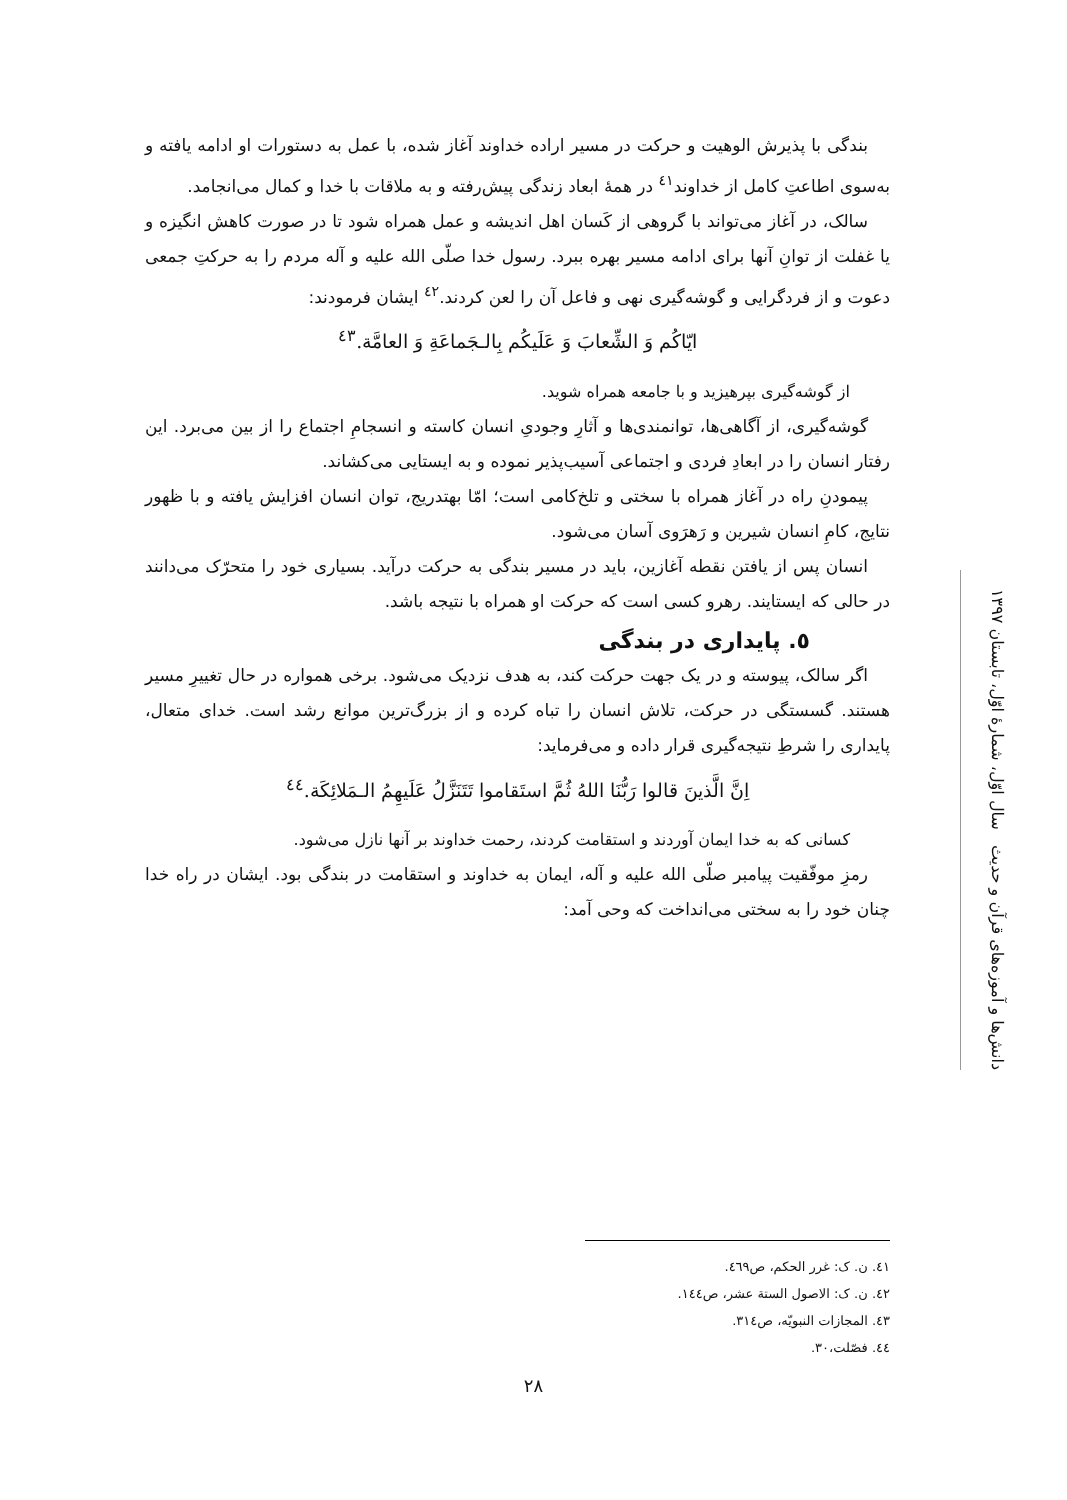بندگی با پذیرش الوهیت و حرکت در مسیر اراده خداوند آغاز شده، با عمل به دستورات او ادامه یافته و به‌سوی اطاعتِ کامل از خداوند<sup>٤١</sup> در همهٔ ابعاد زندگی پیش‌رفته و به ملاقات با خدا و کمال می‌انجامد.
سالک، در آغاز می‌تواند با گروهی از کَسان اهل اندیشه و عمل همراه شود تا در صورت کاهش انگیزه و یا غفلت از توانِ آنها برای ادامه مسیر بهره ببرد. رسول خدا صلّی الله علیه و آله مردم را به حرکتِ جمعی دعوت و از فردگرایی و گوشه‌گیری نهی و فاعل آن را لعن کردند.<sup>٤٢</sup> ایشان فرمودند:
ایّاکُم وَ الشِّعابَ وَ عَلَیکُم بِالـجَماعَةِ وَ العامَّة.<sup>٤٣</sup>
از گوشه‌گیری بپرهیزید و با جامعه همراه شوید.
گوشه‌گیری، از آگاهی‌ها، توانمندی‌ها و آثارِ وجودیِ انسان کاسته و انسجامِ اجتماع را از بین می‌برد. این رفتار انسان را در ابعادِ فردی و اجتماعی آسیب‌پذیر نموده و به ایستایی می‌کشاند.
پیمودنِ راه در آغاز همراه با سختی و تلخ‌کامی است؛ امّا بهتدریج، توان انسان افزایش یافته و با ظهور نتایج، کامِ انسان شیرین و رَهرَوی آسان می‌شود.
انسان پس از یافتن نقطه آغازین، باید در مسیر بندگی به حرکت درآید. بسیاری خود را متحرّک می‌دانند در حالی که ایستایند. رهرو کسی است که حرکت او همراه با نتیجه باشد.
٥. پایداری در بندگی
اگر سالک، پیوسته و در یک جهت حرکت کند، به هدف نزدیک می‌شود. برخی همواره در حال تغییرِ مسیر هستند. گسستگی در حرکت، تلاش انسان را تباه کرده و از بزرگ‌ترین موانع رشد است. خدای متعال، پایداری را شرطِ نتیجه‌گیری قرار داده و می‌فرماید:
اِنَّ الَّذینَ قالوا رَبُّنَا اللهُ ثُمَّ استَقاموا تَتَنَزَّلُ عَلَیهِمُ الـمَلائِکَة.<sup>٤٤</sup>
کسانی که به خدا ایمان آوردند و استقامت کردند، رحمت خداوند بر آنها نازل می‌شود.
رمزِ موفّقیت پیامبر صلّی الله علیه و آله، ایمان به خداوند و استقامت در بندگی بود. ایشان در راه خدا چنان خود را به سختی می‌انداخت که وحی آمد:
دانش‌ها و آموزه‌های قرآن و حدیث سال اوّل، شمارهٔ اوّل، تابستان ١٣٩٧
٤١. ن. ک: غرر الحکم، ص٤٦٩.
٤٢. ن. ک: الاصول الستة عشر، ص١٤٤.
٤٣. المجازات النبویّه، ص٣١٤.
٤٤. فصّلت،٣٠.
٢٨